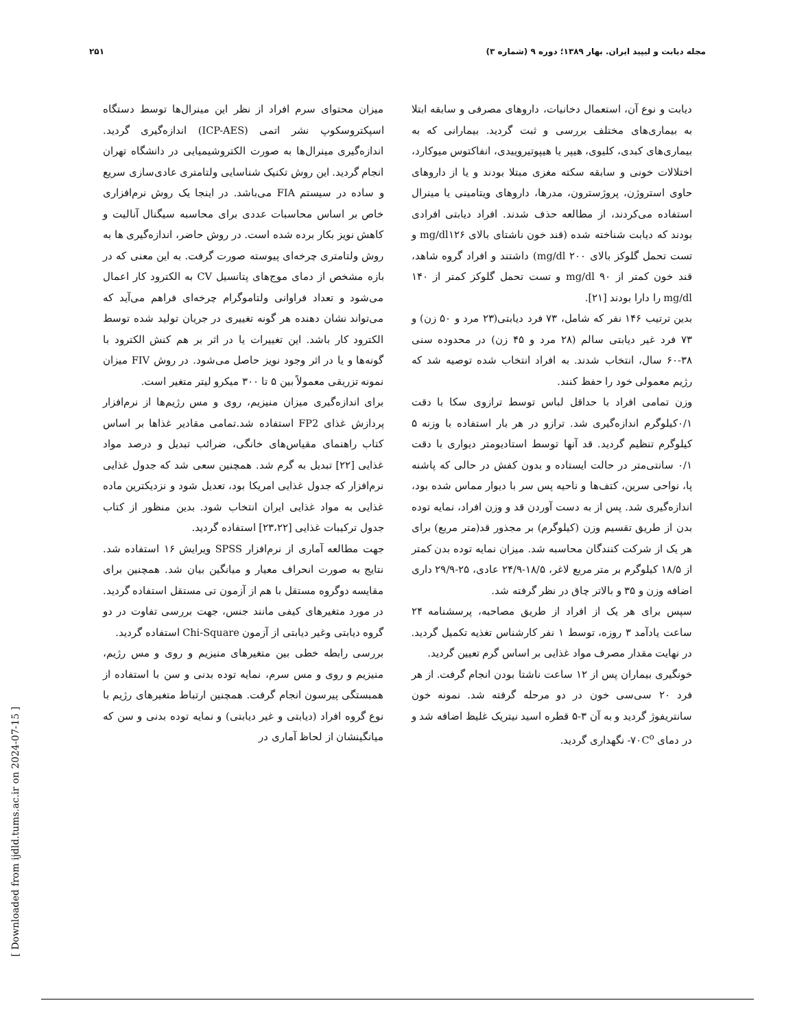مجله دیابت و لیپید ایران. بهار ۱۳۸۹؛ دوره ۹ (شماره ۳) ۲۵۱
دیابت و نوع آن، استعمال دخانیات، داروهای مصرفی و سابقه ابتلا به بیماری‌های مختلف بررسی و ثبت گردید. بیمارانی که به بیماری‌های کبدی، کلیوی، هیپر یا هیپوتیروییدی، انفاکتوس میوکارد، اختلالات خونی و سابقه سکته مغزی مبتلا بودند و یا از داروهای حاوی استروژن، پروژسترون، مدرها، داروهای ویتامینی یا مینرال استفاده می‌کردند، از مطالعه حذف شدند. افراد دیابتی افرادی بودند که دیابت شناخته شده (قند خون ناشتای بالای mg/dl۱۲۶ و تست تحمل گلوکز بالای ۲۰۰ mg/dl) داشتند و افراد گروه شاهد، قند خون کمتر از ۹۰ mg/dl و تست تحمل گلوکز کمتر از ۱۴۰ mg/dl را دارا بودند [۲۱].
بدین ترتیب ۱۴۶ نفر که شامل، ۷۳ فرد دیابتی(۲۳ مرد و ۵۰ زن) و ۷۳ فرد غیر دیابتی سالم (۲۸ مرد و ۴۵ زن) در محدوده سنی ۳۸-۶۰ سال، انتخاب شدند. به افراد انتخاب شده توصیه شد که رژیم معمولی خود را حفظ کنند.
وزن تمامی افراد با حداقل لباس توسط ترازوی سکا با دقت ۰/۱کیلوگرم اندازه‌گیری شد. ترازو در هر بار استفاده با وزنه ۵ کیلوگرم تنظیم گردید. قد آنها توسط استادیومتر دیواری با دقت ۰/۱ سانتی‌متر در حالت ایستاده و بدون کفش در حالی که پاشنه پا، نواحی سرین، کتف‌ها و ناحیه پس سر با دیوار مماس شده بود، اندازه‌گیری شد. پس از به دست آوردن قد و وزن افراد، نمایه توده بدن از طریق تقسیم وزن (کیلوگرم) بر مجذور قد(متر مربع) برای هر یک از شرکت کنندگان محاسبه شد. میزان نمایه توده بدن کمتر از ۱۸/۵ کیلوگرم بر متر مربع لاغر، ۱۸/۵-۲۴/۹ عادی، ۲۵-۲۹/۹ داری اضافه وزن و ۳۵ و بالاتر چاق در نظر گرفته شد.
سپس برای هر یک از افراد از طریق مصاحبه، پرسشنامه ۲۴ ساعت یادآمد ۳ روزه، توسط ۱ نفر کارشناس تغذیه تکمیل گردید. در نهایت مقدار مصرف مواد غذایی بر اساس گرم تعیین گردید.
خونگیری بیماران پس از ۱۲ ساعت ناشتا بودن انجام گرفت. از هر فرد ۲۰ سی‌سی خون در دو مرحله گرفته شد. نمونه خون سانتریفوژ گردید و به آن ۳-۵ قطره اسید نیتریک غلیظ اضافه شد و در دمای ۷۰C<sup>o</sup>- نگهداری گردید.
میزان محتوای سرم افراد از نظر این مینرال‌ها توسط دستگاه اسپکتروسکوپ نشر اتمی (ICP-AES) اندازه‌گیری گردید. اندازه‌گیری مینرال‌ها به صورت الکتروشیمیایی در دانشگاه تهران انجام گردید. این روش تکنیک شناسایی ولتامتری عادی‌سازی سریع و ساده در سیستم FIA می‌باشد. در اینجا یک روش نرم‌افزاری خاص بر اساس محاسبات عددی برای محاسبه سیگنال آنالیت و کاهش نویز بکار برده شده است. در روش حاضر، اندازه‌گیری ها به روش ولتامتری چرخه‌ای پیوسته صورت گرفت. به این معنی که در بازه مشخص از دمای موج‌های پتانسیل CV به الکترود کار اعمال می‌شود و تعداد فراوانی ولتاموگرام چرخه‌ای فراهم می‌آید که می‌تواند نشان دهنده هر گونه تغییری در جریان تولید شده توسط الکترود کار باشد. این تغییرات یا در اثر بر هم کنش الکترود با گونه‌ها و یا در اثر وجود نویز حاصل می‌شود. در روش FIV میزان نمونه تزریقی معمولاً بین ۵ تا ۳۰۰ میکرو لیتر متغیر است.
برای اندازه‌گیری میزان منیزیم، روی و مس رژیم‌ها از نرم‌افزار پردازش غذای FP2 استفاده شد.تمامی مقادیر غذاها بر اساس کتاب راهنمای مقیاس‌های خانگی، ضرائب تبدیل و درصد مواد غذایی [۲۲] تبدیل به گرم شد. همچنین سعی شد که جدول غذایی نرم‌افزار که جدول غذایی امریکا بود، تعدیل شود و نزدیکترین ماده غذایی به مواد غذایی ایران انتخاب شود. بدین منظور از کتاب جدول ترکیبات غذایی [۲۳،۲۲] استفاده گردید.
جهت مطالعه آماری از نرم‌افزار SPSS ویرایش ۱۶ استفاده شد. نتایج به صورت انحراف معیار و میانگین بیان شد. همچنین برای مقایسه دوگروه مستقل با هم از آزمون تی مستقل استفاده گردید. در مورد متغیرهای کیفی مانند جنس، جهت بررسی تفاوت در دو گروه دیابتی وغیر دیابتی از آزمون Chi-Square استفاده گردید.
بررسی رابطه خطی بین متغیرهای منیزیم و روی و مس رژیم، منیزیم و روی و مس سرم، نمایه توده بدنی و سن با استفاده از همبستگی پیرسون انجام گرفت. همچنین ارتباط متغیرهای رژیم با نوع گروه افراد (دیابتی و غیر دیابتی) و نمایه توده بدنی و سن که میانگینشان از لحاظ آماری در
[ Downloaded from ijdld.tums.ac.ir on 2024-07-15 ]